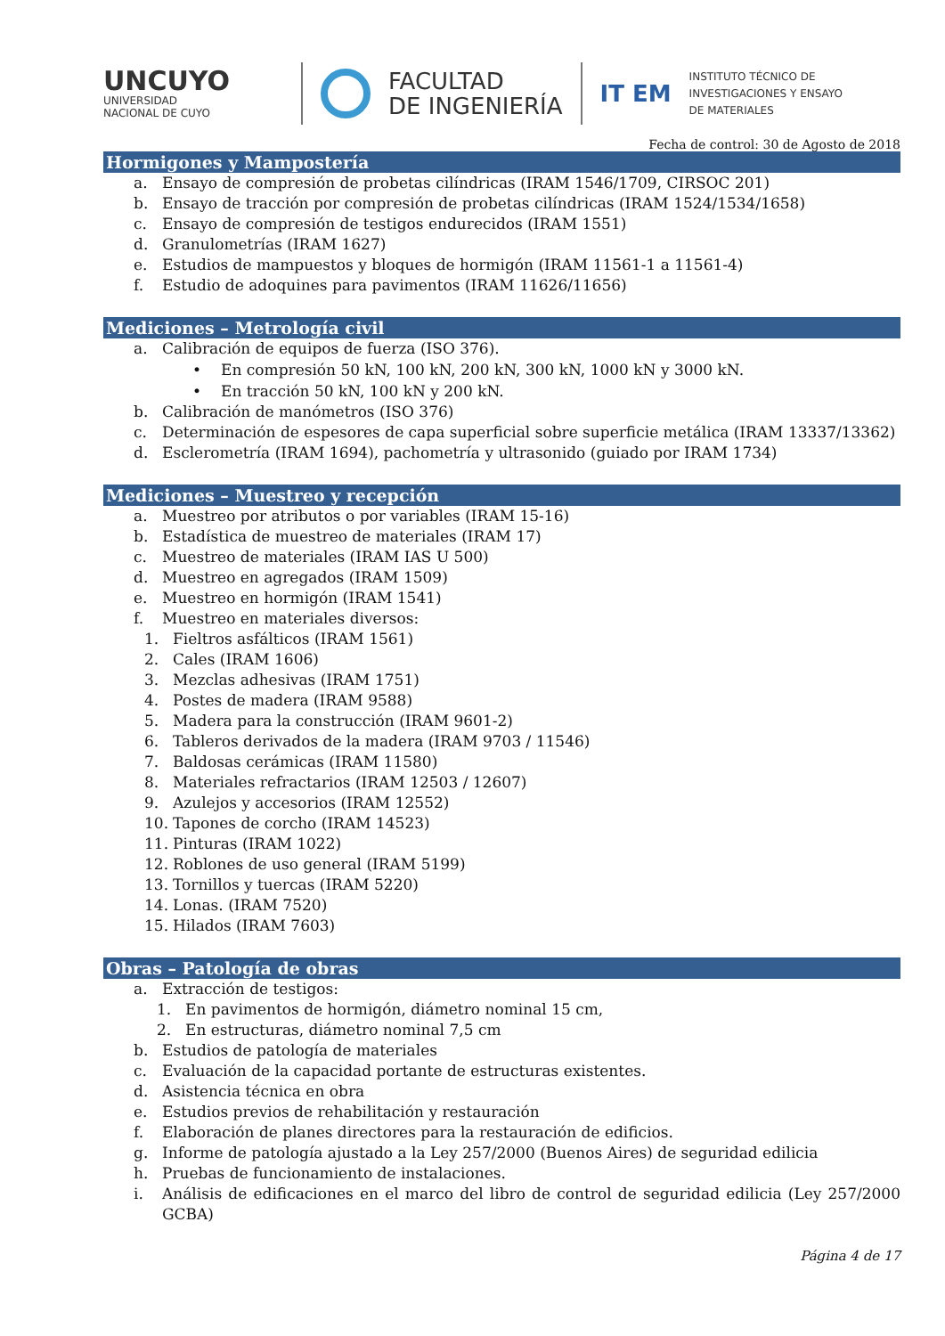UNCUYO
UNIVERSIDAD
NACIONAL DE CUYO
FACULTAD
DE INGENIERÍA
IT EM
INSTITUTO TÉCNICO DE
INVESTIGACIONES Y ENSAYO
DE MATERIALES
Fecha de control: 30 de Agosto de 2018
Hormigones y Mampostería
a. Ensayo de compresión de probetas cilíndricas (IRAM 1546/1709, CIRSOC 201)
b. Ensayo de tracción por compresión de probetas cilíndricas (IRAM 1524/1534/1658)
c. Ensayo de compresión de testigos endurecidos (IRAM 1551)
d. Granulometrías (IRAM 1627)
e. Estudios de mampuestos y bloques de hormigón (IRAM 11561-1 a 11561-4)
f. Estudio de adoquines para pavimentos (IRAM 11626/11656)
Mediciones – Metrología civil
a. Calibración de equipos de fuerza (ISO 376).
• En compresión 50 kN, 100 kN, 200 kN, 300 kN, 1000 kN y 3000 kN.
• En tracción 50 kN, 100 kN y 200 kN.
b. Calibración de manómetros (ISO 376)
c. Determinación de espesores de capa superficial sobre superficie metálica (IRAM 13337/13362)
d. Esclerometría (IRAM 1694), pachometría y ultrasonido (guiado por IRAM 1734)
Mediciones – Muestreo y recepción
a. Muestreo por atributos o por variables (IRAM 15-16)
b. Estadística de muestreo de materiales (IRAM 17)
c. Muestreo de materiales (IRAM IAS U 500)
d. Muestreo en agregados (IRAM 1509)
e. Muestreo en hormigón (IRAM 1541)
f. Muestreo en materiales diversos:
1. Fieltros asfálticos (IRAM 1561)
2. Cales (IRAM 1606)
3. Mezclas adhesivas (IRAM 1751)
4. Postes de madera (IRAM 9588)
5. Madera para la construcción (IRAM 9601-2)
6. Tableros derivados de la madera (IRAM 9703 / 11546)
7. Baldosas cerámicas (IRAM 11580)
8. Materiales refractarios (IRAM 12503 / 12607)
9. Azulejos y accesorios (IRAM 12552)
10. Tapones de corcho (IRAM 14523)
11. Pinturas (IRAM 1022)
12. Roblones de uso general (IRAM 5199)
13. Tornillos y tuercas (IRAM 5220)
14. Lonas. (IRAM 7520)
15. Hilados (IRAM 7603)
Obras – Patología de obras
a. Extracción de testigos:
1. En pavimentos de hormigón, diámetro nominal 15 cm,
2. En estructuras, diámetro nominal 7,5 cm
b. Estudios de patología de materiales
c. Evaluación de la capacidad portante de estructuras existentes.
d. Asistencia técnica en obra
e. Estudios previos de rehabilitación y restauración
f. Elaboración de planes directores para la restauración de edificios.
g. Informe de patología ajustado a la Ley 257/2000 (Buenos Aires) de seguridad edilicia
h. Pruebas de funcionamiento de instalaciones.
i. Análisis de edificaciones en el marco del libro de control de seguridad edilicia (Ley 257/2000 GCBA)
Página 4 de 17